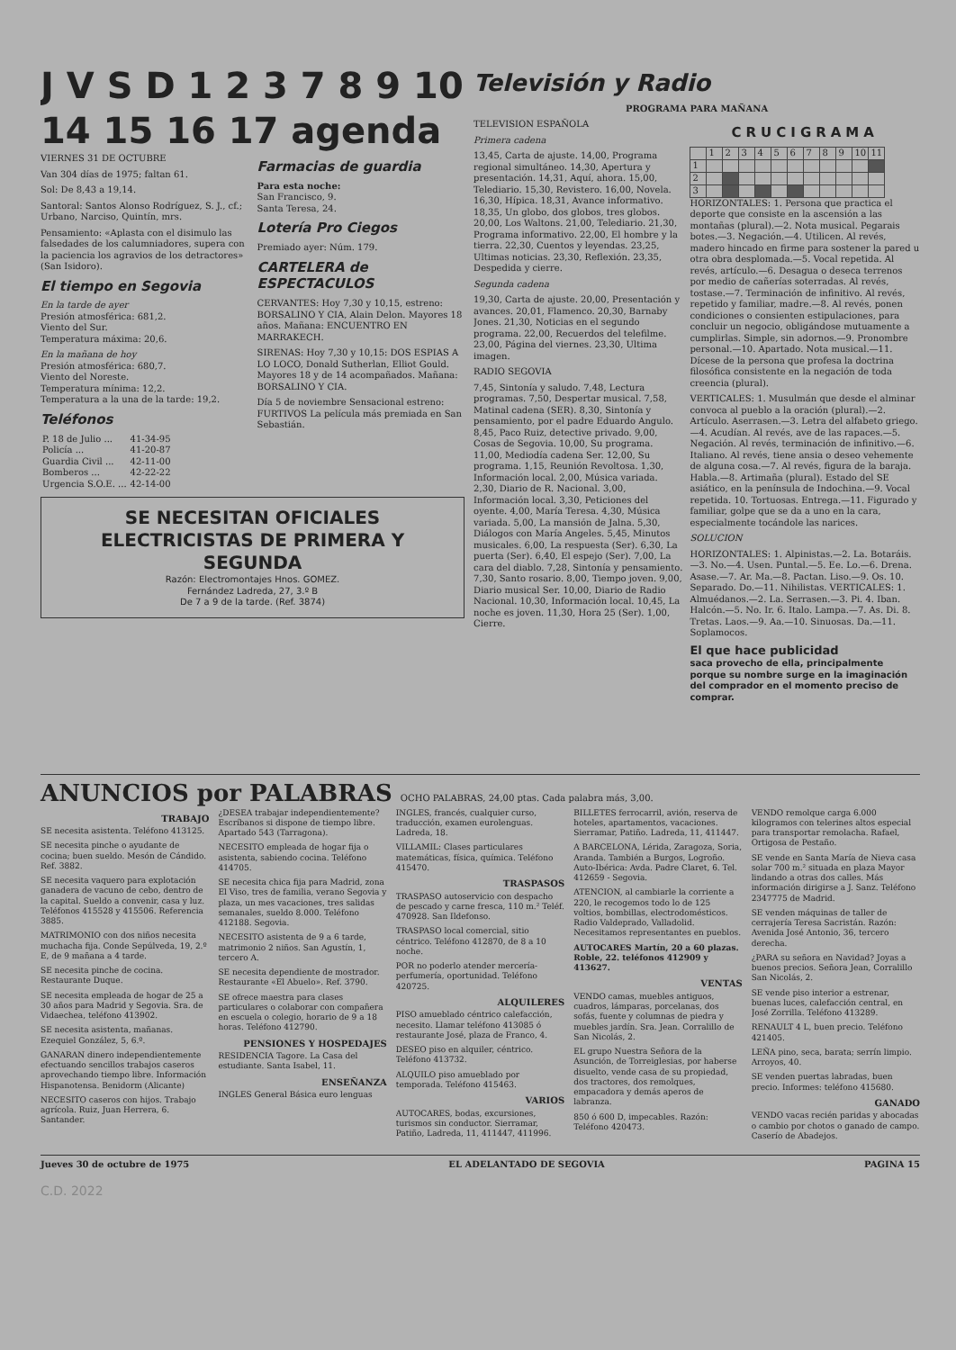J V S D 1 2 3 7 8 9 10 14 15 16 17 agenda
VIERNES 31 DE OCTUBRE
Van 304 días de 1975; faltan 61.
Sol: De 8,43 a 19,14.
Santoral: Santos Alonso Rodríguez, S. J., cf.; Urbano, Narciso, Quintín, mrs.
Pensamiento: «Aplasta con el disimulo las falsedades de los calumniadores, supera con la paciencia los agravios de los detractores» (San Isidoro).
El tiempo en Segovia
En la tarde de ayer
Presión atmosférica: 681,2.
Viento del Sur.
Temperatura máxima: 20,6.
En la mañana de hoy
Presión atmosférica: 680,7.
Viento del Noreste.
Temperatura mínima: 12,2.
Temperatura a la una de la tarde: 19,2.
Teléfonos
| P. 18 de Julio ... | 41-34-95 |
| Policía ... | 41-20-87 |
| Guardia Civil ... | 42-11-00 |
| Bomberos ... | 42-22-22 |
| Urgencia S.O.E. ... | 42-14-00 |
Farmacias de guardia
Para esta noche:
San Francisco, 9.
Santa Teresa, 24.
Lotería Pro Ciegos
Premiado ayer: Núm. 179.
CARTELERA de ESPECTACULOS
CERVANTES: Hoy 7,30 y 10,15, estreno: BORSALINO Y CIA, Alain Delon. Mayores 18 años. Mañana: ENCUENTRO EN MARRAKECH.
SIRENAS: Hoy 7,30 y 10,15: DOS ESPIAS A LO LOCO, Donald Sutherlan, Elliot Gould. Mayores 18 y de 14 acompañados. Mañana: BORSALINO Y CIA.
Día 5 de noviembre Sensacional estreno: FURTIVOS La película más premiada en San Sebastián.
SE NECESITAN OFICIALES ELECTRICISTAS DE PRIMERA Y SEGUNDA
Razón: Electromontajes Hnos. GOMEZ.
Fernández Ladreda, 27, 3.º B
De 7 a 9 de la tarde. (Ref. 3874)
Televisión y Radio
PROGRAMA PARA MAÑANA
TELEVISION ESPAÑOLA
Primera cadena
13,45, Carta de ajuste. 14,00, Programa regional simultáneo. 14,30, Apertura y presentación. 14,31, Aquí, ahora. 15,00, Telediario. 15,30, Revistero. 16,00, Novela. 16,30, Hípica. 18,31, Avance informativo. 18,35, Un globo, dos globos, tres globos. 20,00, Los Waltons. 21,00, Telediario. 21,30, Programa informativo. 22,00, El hombre y la tierra. 22,30, Cuentos y leyendas. 23,25, Ultimas noticias. 23,30, Reflexión. 23,35, Despedida y cierre.
Segunda cadena
19,30, Carta de ajuste. 20,00, Presentación y avances. 20,01, Flamenco. 20,30, Barnaby Jones. 21,30, Noticias en el segundo programa. 22,00, Recuerdos del telefilme. 23,00, Página del viernes. 23,30, Ultima imagen.
RADIO SEGOVIA
7,45, Sintonía y saludo. 7,48, Lectura programas. 7,50, Despertar musical. 7,58, Matinal cadena (SER). 8,30, Sintonía y pensamiento, por el padre Eduardo Angulo. 8,45, Paco Ruiz, detective privado. 9,00, Cosas de Segovia. 10,00, Su programa. 11,00, Mediodía cadena Ser. 12,00, Su programa. 1,15, Reunión Revoltosa. 1,30, Información local. 2,00, Música variada. 2,30, Diario de R. Nacional. 3,00, Información local. 3,30, Peticiones del oyente. 4,00, María Teresa. 4,30, Música variada. 5,00, La mansión de Jalna. 5,30, Diálogos con María Angeles. 5,45, Minutos musicales. 6,00, La respuesta (Ser). 6,30, La puerta (Ser). 6,40, El espejo (Ser). 7,00, La cara del diablo. 7,28, Sintonía y pensamiento. 7,30, Santo rosario. 8,00, Tiempo joven. 9,00, Diario musical Ser. 10,00, Diario de Radio Nacional. 10,30, Información local. 10,45, La noche es joven. 11,30, Hora 25 (Ser). 1,00, Cierre.
CRUCIGRAMA
| | 1 | 2 | 3 | 4 | 5 | 6 | 7 | 8 | 9 | 10 | 11 |
| 1 | | | | | | | | | | | |
| 2 | | | | | | | | | | | |
| 3 | | | | | | | | | | | |
HORIZONTALES: 1. Persona que practica el deporte que consiste en la ascensión a las montañas (plural).—2. Nota musical. Pegarais botes.—3. Negación.—4. Utilicen. Al revés, madero hincado en firme para sostener la pared u otra obra desplomada.—5. Vocal repetida. Al revés, artículo.—6. Desagua o deseca terrenos por medio de cañerías soterradas. Al revés, tostase.—7. Terminación de infinitivo. Al revés, repetido y familiar, madre.—8. Al revés, ponen condiciones o consienten estipulaciones, para concluir un negocio, obligándose mutuamente a cumplirlas. Simple, sin adornos.—9. Pronombre personal.—10. Apartado. Nota musical.—11. Dícese de la persona que profesa la doctrina filosófica consistente en la negación de toda creencia (plural).
VERTICALES: 1. Musulmán que desde el alminar convoca al pueblo a la oración (plural).—2. Artículo. Aserrasen.—3. Letra del alfabeto griego.—4. Acudían. Al revés, ave de las rapaces.—5. Negación. Al revés, terminación de infinitivo.—6. Italiano. Al revés, tiene ansia o deseo vehemente de alguna cosa.—7. Al revés, figura de la baraja. Habla.—8. Artimaña (plural). Estado del SE asiático, en la península de Indochina.—9. Vocal repetida. 10. Tortuosas. Entrega.—11. Figurado y familiar, golpe que se da a uno en la cara, especialmente tocándole las narices.
SOLUCION
HORIZONTALES: 1. Alpinistas.—2. La. Botaráis.—3. No.—4. Usen. Puntal.—5. Ee. Lo.—6. Drena. Asase.—7. Ar. Ma.—8. Pactan. Liso.—9. Os. 10. Separado. Do.—11. Nihilistas. VERTICALES: 1. Almuédanos.—2. La. Serrasen.—3. Pi. 4. Iban. Halcón.—5. No. Ir. 6. Italo. Lampa.—7. As. Di. 8. Tretas. Laos.—9. Aa.—10. Sinuosas. Da.—11. Soplamocos.
El que hace publicidad
saca provecho de ella, principalmente porque su nombre surge en la imaginación del comprador en el momento preciso de comprar.
ANUNCIOS por PALABRAS OCHO PALABRAS, 24,00 ptas. Cada palabra más, 3,00.
TRABAJO
SE necesita asistenta. Teléfono 413125.
SE necesita pinche o ayudante de cocina; buen sueldo. Mesón de Cándido. Ref. 3882.
SE necesita vaquero para explotación ganadera de vacuno de cebo, dentro de la capital. Sueldo a convenir, casa y luz. Teléfonos 415528 y 415506. Referencia 3885.
MATRIMONIO con dos niños necesita muchacha fija. Conde Sepúlveda, 19, 2.º E, de 9 mañana a 4 tarde.
SE necesita pinche de cocina. Restaurante Duque.
SE necesita empleada de hogar de 25 a 30 años para Madrid y Segovia. Sra. de Vidaechea, teléfono 413902.
SE necesita asistenta, mañanas. Ezequiel González, 5, 6.º.
GANARAN dinero independientemente efectuando sencillos trabajos caseros aprovechando tiempo libre. Información Hispanotensa. Benidorm (Alicante)
NECESITO caseros con hijos. Trabajo agrícola. Ruiz, Juan Herrera, 6. Santander.
¿DESEA trabajar independientemente? Escríbanos si dispone de tiempo libre. Apartado 543 (Tarragona).
NECESITO empleada de hogar fija o asistenta, sabiendo cocina. Teléfono 414705.
SE necesita chica fija para Madrid, zona El Viso, tres de familia, verano Segovia y plaza, un mes vacaciones, tres salidas semanales, sueldo 8.000. Teléfono 412188. Segovia.
NECESITO asistenta de 9 a 6 tarde, matrimonio 2 niños. San Agustín, 1, tercero A.
SE necesita dependiente de mostrador. Restaurante «El Abuelo». Ref. 3790.
SE ofrece maestra para clases particulares o colaborar con compañera en escuela o colegio, horario de 9 a 18 horas. Teléfono 412790.
PENSIONES Y HOSPEDAJES
RESIDENCIA Tagore. La Casa del estudiante. Santa Isabel, 11.
ENSEÑANZA
INGLES General Básica euro lenguas
INGLES, francés, cualquier curso, traducción, examen eurolenguas. Ladreda, 18.
VILLAMIL: Clases particulares matemáticas, física, química. Teléfono 415470.
TRASPASOS
TRASPASO autoservicio con despacho de pescado y carne fresca, 110 m.² Teléf. 470928. San Ildefonso.
TRASPASO local comercial, sitio céntrico. Teléfono 412870, de 8 a 10 noche.
POR no poderlo atender mercería-perfumería, oportunidad. Teléfono 420725.
ALQUILERES
PISO amueblado céntrico calefacción, necesito. Llamar teléfono 413085 ó restaurante José, plaza de Franco, 4.
DESEO piso en alquiler, céntrico. Teléfono 413732.
ALQUILO piso amueblado por temporada. Teléfono 415463.
VARIOS
AUTOCARES, bodas, excursiones, turismos sin conductor. Sierramar, Patiño, Ladreda, 11, 411447, 411996.
BILLETES ferrocarril, avión, reserva de hoteles, apartamentos, vacaciones. Sierramar, Patiño. Ladreda, 11, 411447.
A BARCELONA, Lérida, Zaragoza, Soria, Aranda. También a Burgos, Logroño. Auto-Ibérica: Avda. Padre Claret, 6. Tel. 412659 - Segovia.
ATENCION, al cambiarle la corriente a 220, le recogemos todo lo de 125 voltios, bombillas, electrodomésticos. Radio Valdeprado, Valladolid. Necesitamos representantes en pueblos.
AUTOCARES Martín, 20 a 60 plazas. Roble, 22. teléfonos 412909 y 413627.
VENTAS
VENDO camas, muebles antiguos, cuadros, lámparas, porcelanas, dos sofás, fuente y columnas de piedra y muebles jardín. Sra. Jean. Corralillo de San Nicolás, 2.
EL grupo Nuestra Señora de la Asunción, de Torreiglesias, por haberse disuelto, vende casa de su propiedad, dos tractores, dos remolques, empacadora y demás aperos de labranza.
850 ó 600 D, impecables. Razón: Teléfono 420473.
VENDO remolque carga 6.000 kilogramos con telerines altos especial para transportar remolacha. Rafael, Ortigosa de Pestaño.
SE vende en Santa María de Nieva casa solar 700 m.² situada en plaza Mayor lindando a otras dos calles. Más información dirigirse a J. Sanz. Teléfono 2347775 de Madrid.
SE venden máquinas de taller de cerrajería Teresa Sacristán. Razón: Avenida José Antonio, 36, tercero derecha.
¿PARA su señora en Navidad? Joyas a buenos precios. Señora Jean, Corralillo San Nicolás, 2.
SE vende piso interior a estrenar, buenas luces, calefacción central, en José Zorrilla. Teléfono 413289.
RENAULT 4 L, buen precio. Teléfono 421405.
LEÑA pino, seca, barata; serrín limpio. Arroyos, 40.
SE venden puertas labradas, buen precio. Informes: teléfono 415680.
GANADO
VENDO vacas recién paridas y abocadas o cambio por chotos o ganado de campo. Caserío de Abadejos.
Jueves 30 de octubre de 1975 EL ADELANTADO DE SEGOVIA PAGINA 15
C.D. 2022